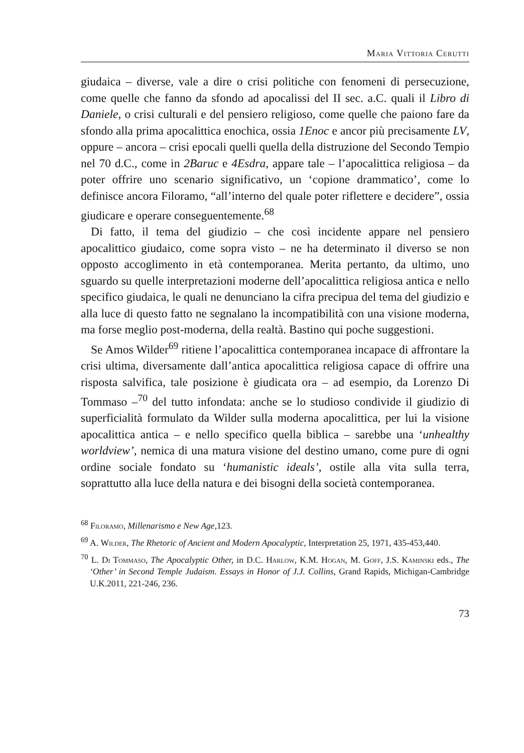Maria Vittoria Cerutti
giudaica – diverse, vale a dire o crisi politiche con fenomeni di persecuzione, come quelle che fanno da sfondo ad apocalissi del II sec. a.C. quali il Libro di Daniele, o crisi culturali e del pensiero religioso, come quelle che paiono fare da sfondo alla prima apocalittica enochica, ossia 1Enoc e ancor più precisamente LV, oppure – ancora – crisi epocali quelli quella della distruzione del Secondo Tempio nel 70 d.C., come in 2Baruc e 4Esdra, appare tale – l’apocalittica religiosa – da poter offrire uno scenario significativo, un ‘copione drammatico’, come lo definisce ancora Filoramo, “all’interno del quale poter riflettere e decidere”, ossia giudicare e operare conseguentemente.<sup>68</sup>
Di fatto, il tema del giudizio – che così incidente appare nel pensiero apocalittico giudaico, come sopra visto – ne ha determinato il diverso se non opposto accoglimento in età contemporanea. Merita pertanto, da ultimo, uno sguardo su quelle interpretazioni moderne dell’apocalittica religiosa antica e nello specifico giudaica, le quali ne denunciano la cifra precipua del tema del giudizio e alla luce di questo fatto ne segnalano la incompatibilità con una visione moderna, ma forse meglio post-moderna, della realtà. Bastino qui poche suggestioni.
Se Amos Wilder<sup>69</sup> ritiene l’apocalittica contemporanea incapace di affrontare la crisi ultima, diversamente dall’antica apocalittica religiosa capace di offrire una risposta salvifica, tale posizione è giudicata ora – ad esempio, da Lorenzo Di Tommaso –<sup>70</sup> del tutto infondata: anche se lo studioso condivide il giudizio di superficialità formulato da Wilder sulla moderna apocalittica, per lui la visione apocalittica antica – e nello specifico quella biblica – sarebbe una ‘unhealthy worldview’, nemica di una matura visione del destino umano, come pure di ogni ordine sociale fondato su ‘humanistic ideals’, ostile alla vita sulla terra, soprattutto alla luce della natura e dei bisogni della società contemporanea.
<sup>68</sup> Filoramo, Millenarismo e New Age,123.
<sup>69</sup> A. Wilder, The Rhetoric of Ancient and Modern Apocalyptic, Interpretation 25, 1971, 435-453,440.
<sup>70</sup> L. Di Tommaso, The Apocalyptic Other, in D.C. Harlow, K.M. Hogan, M. Goff, J.S. Kaminski eds., The ‘Other’ in Second Temple Judaism. Essays in Honor of J.J. Collins, Grand Rapids, Michigan-Cambridge U.K.2011, 221-246, 236.
73